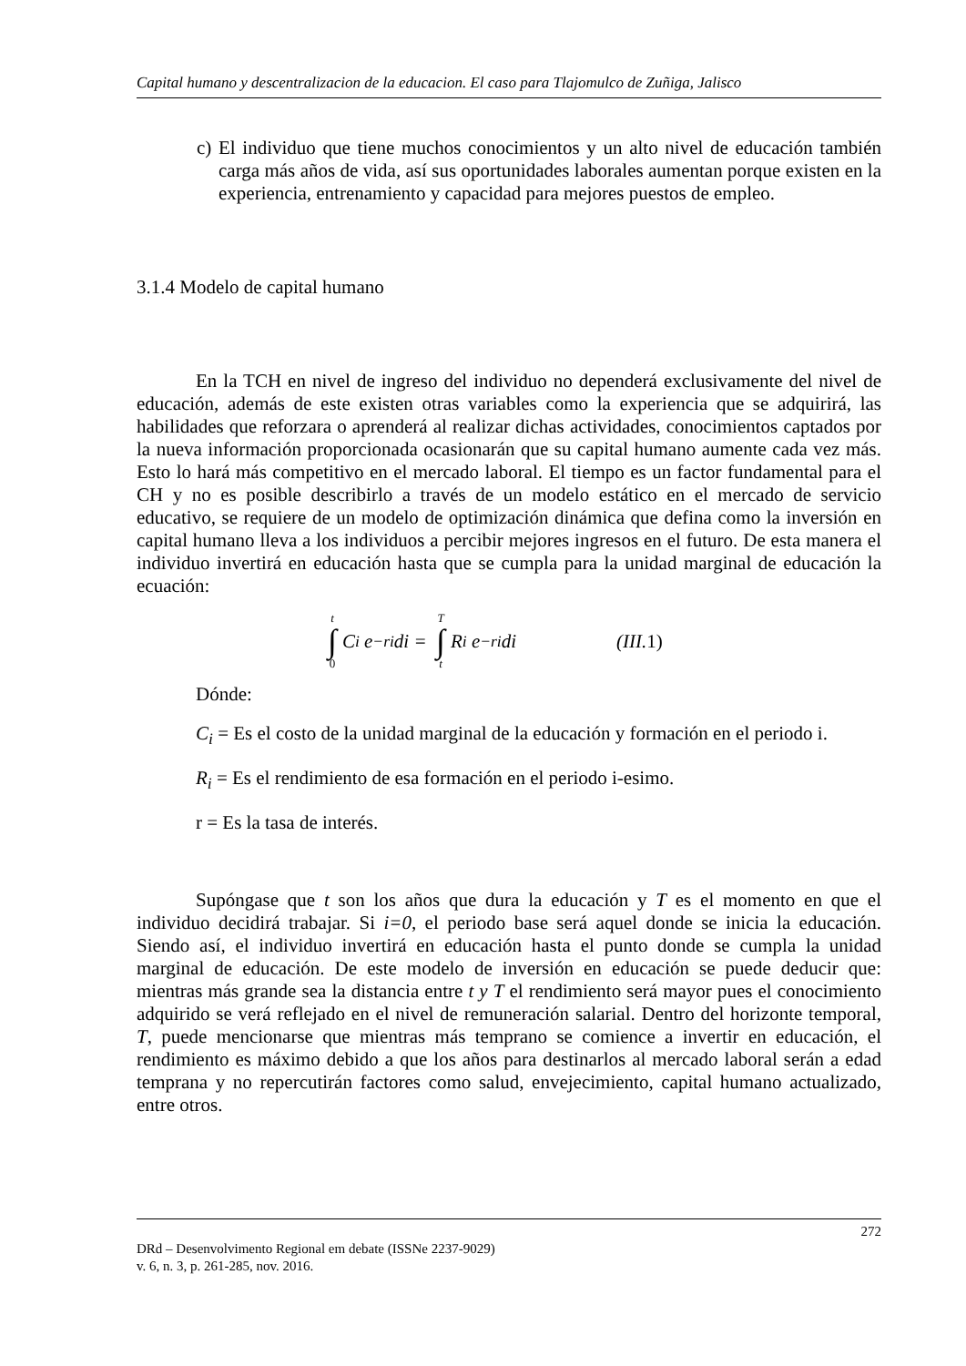Capital humano y descentralizacion de la educacion. El caso para Tlajomulco de Zuñiga, Jalisco
c) El individuo que tiene muchos conocimientos y un alto nivel de educación también carga más años de vida, así sus oportunidades laborales aumentan porque existen en la experiencia, entrenamiento y capacidad para mejores puestos de empleo.
3.1.4 Modelo de capital humano
En la TCH en nivel de ingreso del individuo no dependerá exclusivamente del nivel de educación, además de este existen otras variables como la experiencia que se adquirirá, las habilidades que reforzara o aprenderá al realizar dichas actividades, conocimientos captados por la nueva información proporcionada ocasionarán que su capital humano aumente cada vez más. Esto lo hará más competitivo en el mercado laboral. El tiempo es un factor fundamental para el CH y no es posible describirlo a través de un modelo estático en el mercado de servicio educativo, se requiere de un modelo de optimización dinámica que defina como la inversión en capital humano lleva a los individuos a percibir mejores ingresos en el futuro. De esta manera el individuo invertirá en educación hasta que se cumpla para la unidad marginal de educación la ecuación:
t ∫ 0 C<sub>i</sub> e<sup>−ri</sup>di = T ∫ t R<sub>i</sub> e<sup>−ri</sup>di (III. 1)
Dónde:
C<sub>i</sub> = Es el costo de la unidad marginal de la educación y formación en el periodo i.
R<sub>i</sub> = Es el rendimiento de esa formación en el periodo i-esimo.
r = Es la tasa de interés.
Supóngase que t son los años que dura la educación y T es el momento en que el individuo decidirá trabajar. Si i=0, el periodo base será aquel donde se inicia la educación. Siendo así, el individuo invertirá en educación hasta el punto donde se cumpla la unidad marginal de educación. De este modelo de inversión en educación se puede deducir que: mientras más grande sea la distancia entre t y T el rendimiento será mayor pues el conocimiento adquirido se verá reflejado en el nivel de remuneración salarial. Dentro del horizonte temporal, T, puede mencionarse que mientras más temprano se comience a invertir en educación, el rendimiento es máximo debido a que los años para destinarlos al mercado laboral serán a edad temprana y no repercutirán factores como salud, envejecimiento, capital humano actualizado, entre otros.
272
DRd – Desenvolvimento Regional em debate (ISSNe 2237-9029)
v. 6, n. 3, p. 261-285, nov. 2016.